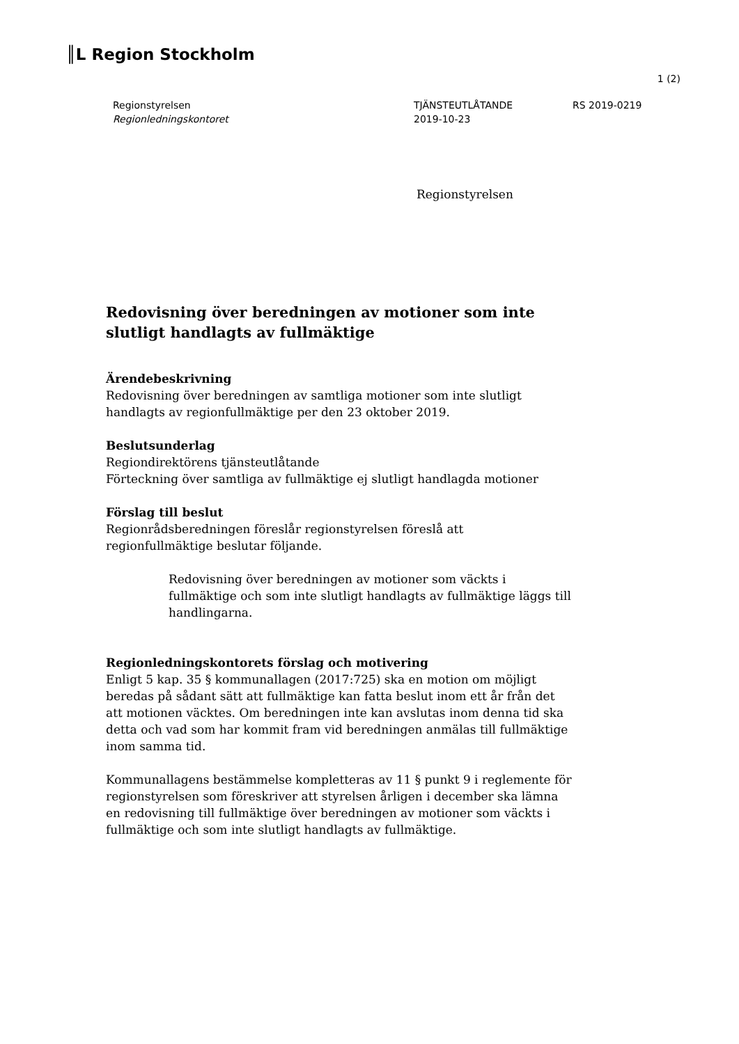║L Region Stockholm
1 (2)
Regionstyrelsen
Regionledningskontoret
TJÄNSTEUTLÅTANDE
2019-10-23
RS 2019-0219
Regionstyrelsen
Redovisning över beredningen av motioner som inte slutligt handlagts av fullmäktige
Ärendebeskrivning
Redovisning över beredningen av samtliga motioner som inte slutligt handlagts av regionfullmäktige per den 23 oktober 2019.
Beslutsunderlag
Regiondirektörens tjänsteutlåtande
Förteckning över samtliga av fullmäktige ej slutligt handlagda motioner
Förslag till beslut
Regionrådsberedningen föreslår regionstyrelsen föreslå att regionfullmäktige beslutar följande.
Redovisning över beredningen av motioner som väckts i fullmäktige och som inte slutligt handlagts av fullmäktige läggs till handlingarna.
Regionledningskontorets förslag och motivering
Enligt 5 kap. 35 § kommunallagen (2017:725) ska en motion om möjligt beredas på sådant sätt att fullmäktige kan fatta beslut inom ett år från det att motionen väcktes. Om beredningen inte kan avslutas inom denna tid ska detta och vad som har kommit fram vid beredningen anmälas till fullmäktige inom samma tid.
Kommunallagens bestämmelse kompletteras av 11 § punkt 9 i reglemente för regionstyrelsen som föreskriver att styrelsen årligen i december ska lämna en redovisning till fullmäktige över beredningen av motioner som väckts i fullmäktige och som inte slutligt handlagts av fullmäktige.